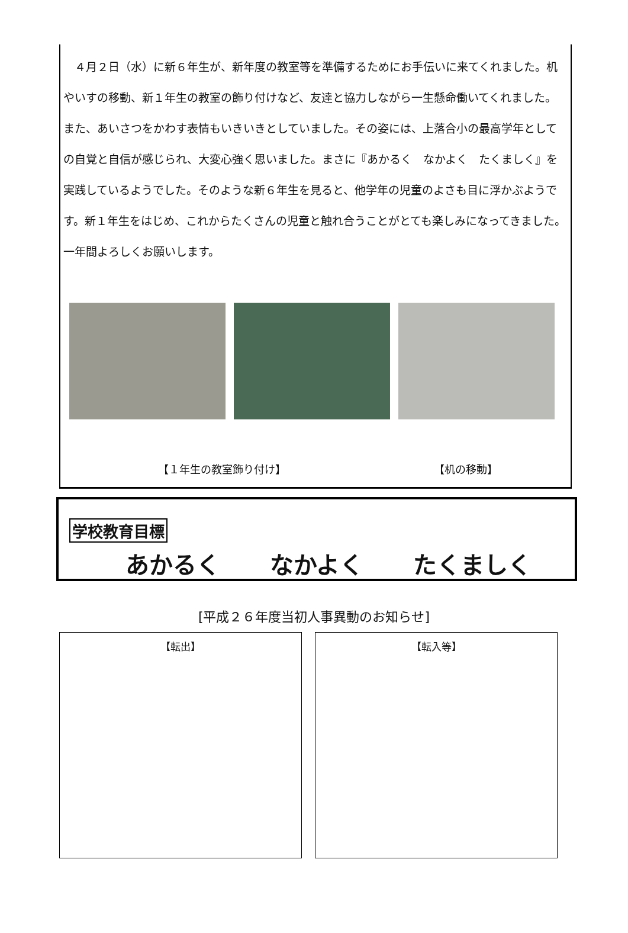４月２日（水）に新６年生が、新年度の教室等を準備するためにお手伝いに来てくれました。机やいすの移動、新１年生の教室の飾り付けなど、友達と協力しながら一生懸命働いてくれました。また、あいさつをかわす表情もいきいきとしていました。その姿には、上落合小の最高学年としての自覚と自信が感じられ、大変心強く思いました。まさに『あかるく　なかよく　たくましく』を実践しているようでした。そのような新６年生を見ると、他学年の児童のよさも目に浮かぶようです。新１年生をはじめ、これからたくさんの児童と触れ合うことがとても楽しみになってきました。一年間よろしくお願いします。
【１年生の教室飾り付け】 【机の移動】
学校教育目標
あかるく なかよく たくましく
[平成２６年度当初人事異動のお知らせ]
【転出】 【転入等】